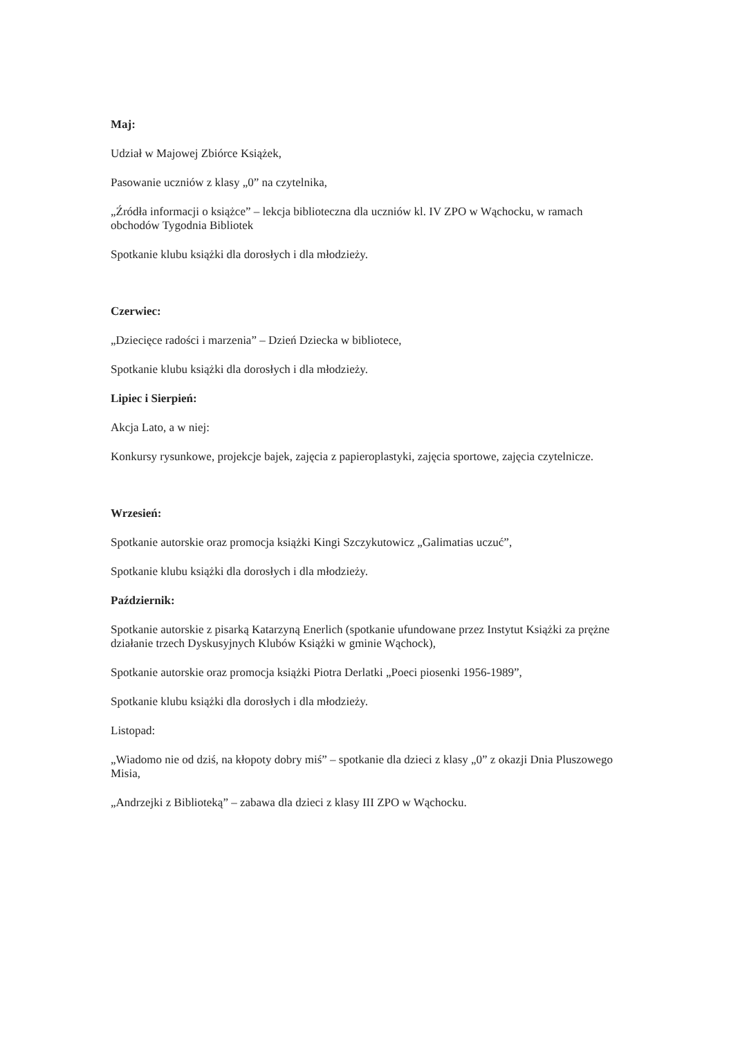Maj:
Udział w Majowej Zbiórce Książek,
Pasowanie uczniów z klasy „0” na czytelnika,
„Źródła informacji o książce” – lekcja biblioteczna dla uczniów kl. IV ZPO w Wąchocku, w ramach obchodów Tygodnia Bibliotek
Spotkanie klubu książki dla dorosłych i dla młodzieży.
Czerwiec:
„Dziecięce radości i marzenia” – Dzień Dziecka w bibliotece,
Spotkanie klubu książki dla dorosłych i dla młodzieży.
Lipiec i Sierpień:
Akcja Lato, a w niej:
Konkursy rysunkowe, projekcje bajek, zajęcia z papieroplastyki, zajęcia sportowe, zajęcia czytelnicze.
Wrzesień:
Spotkanie autorskie oraz promocja książki Kingi Szczykutowicz „Galimatias uczuć”,
Spotkanie klubu książki dla dorosłych i dla młodzieży.
Październik:
Spotkanie autorskie z pisarką Katarzyną Enerlich (spotkanie ufundowane przez Instytut Książki za prężne działanie trzech Dyskusyjnych Klubów Książki w gminie Wąchock),
Spotkanie autorskie oraz promocja książki Piotra Derlatki „Poeci piosenki 1956-1989”,
Spotkanie klubu książki dla dorosłych i dla młodzieży.
Listopad:
„Wiadomo nie od dziś, na kłopoty dobry miś” – spotkanie dla dzieci z klasy „0” z okazji Dnia Pluszowego Misia,
„Andrzejki z Biblioteką” – zabawa dla dzieci z klasy III ZPO w Wąchocku.